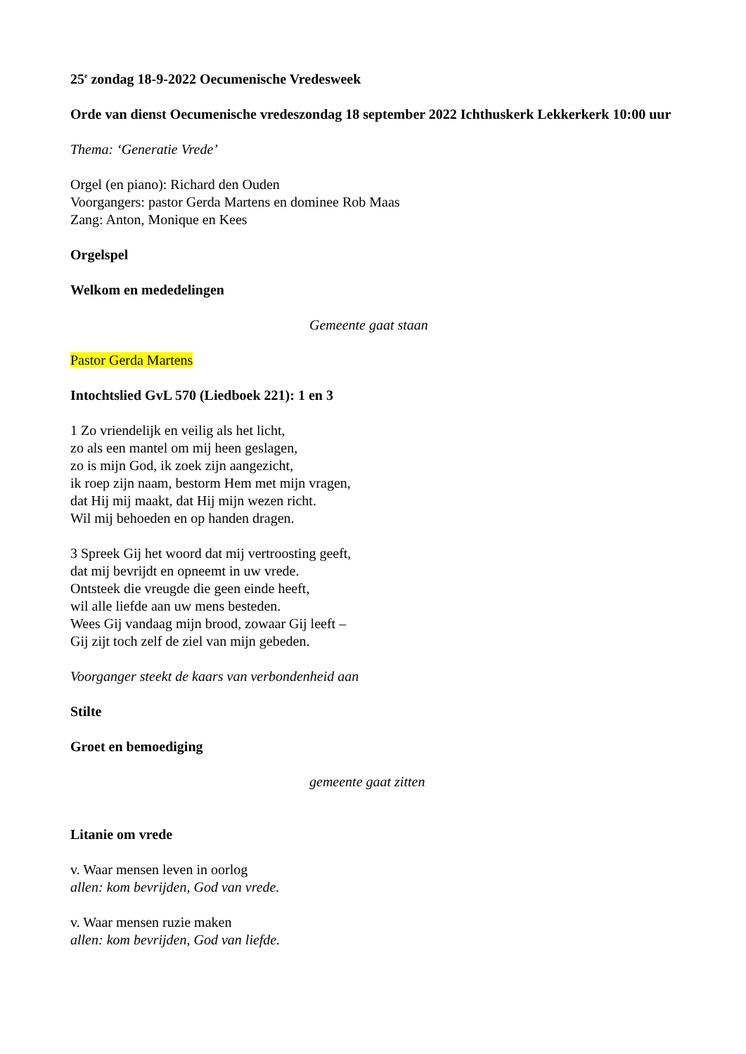25<sup>e</sup> zondag 18-9-2022 Oecumenische Vredesweek
Orde van dienst Oecumenische vredeszondag 18 september 2022 Ichthuskerk Lekkerkerk 10:00 uur
Thema: ‘Generatie Vrede’
Orgel (en piano): Richard den Ouden
Voorgangers: pastor Gerda Martens en dominee Rob Maas
Zang: Anton, Monique en Kees
Orgelspel
Welkom en mededelingen
Gemeente gaat staan
Pastor Gerda Martens
Intochtslied GvL 570 (Liedboek 221): 1 en 3
1 Zo vriendelijk en veilig als het licht,
zo als een mantel om mij heen geslagen,
zo is mijn God, ik zoek zijn aangezicht,
ik roep zijn naam, bestorm Hem met mijn vragen,
dat Hij mij maakt, dat Hij mijn wezen richt.
Wil mij behoeden en op handen dragen.
3 Spreek Gij het woord dat mij vertroosting geeft,
dat mij bevrijdt en opneemt in uw vrede.
Ontsteek die vreugde die geen einde heeft,
wil alle liefde aan uw mens besteden.
Wees Gij vandaag mijn brood, zowaar Gij leeft –
Gij zijt toch zelf de ziel van mijn gebeden.
Voorganger steekt de kaars van verbondenheid aan
Stilte
Groet en bemoediging
gemeente gaat zitten
Litanie om vrede
v. Waar mensen leven in oorlog
allen: kom bevrijden, God van vrede.
v. Waar mensen ruzie maken
allen: kom bevrijden, God van liefde.